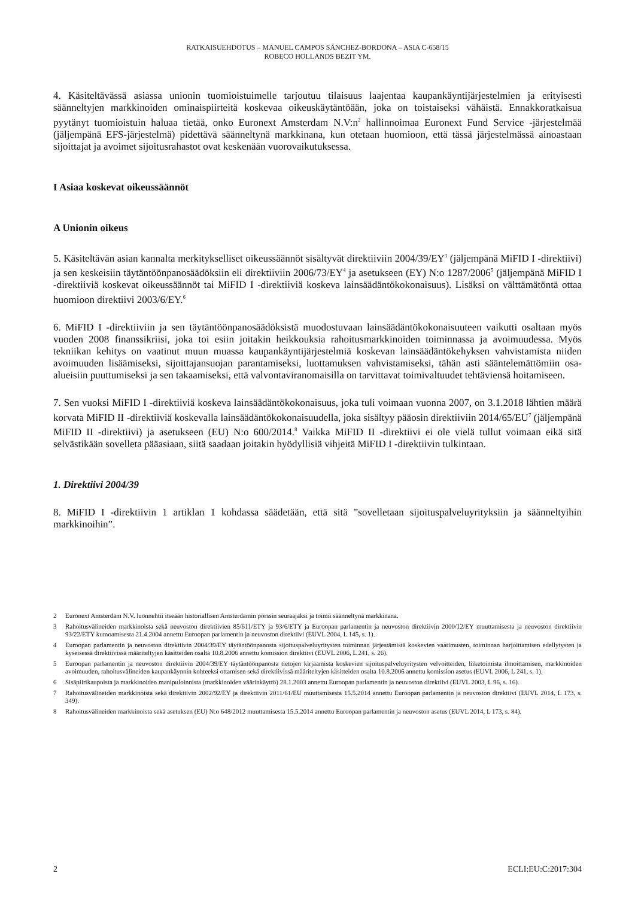RATKAISUEHDOTUS – MANUEL CAMPOS SÁNCHEZ-BORDONA – ASIA C-658/15
ROBECO HOLLANDS BEZIT YM.
4. Käsiteltävässä asiassa unionin tuomioistuimelle tarjoutuu tilaisuus laajentaa kaupankäyntijärjestelmien ja erityisesti säänneltyjen markkinoiden ominaispiirteitä koskevaa oikeuskäytäntöään, joka on toistaiseksi vähäistä. Ennakkoratkaisua pyytänyt tuomioistuin haluaa tietää, onko Euronext Amsterdam N.V:n<sup>2</sup> hallinnoimaa Euronext Fund Service -järjestelmää (jäljempänä EFS-järjestelmä) pidettävä säänneltynä markkinana, kun otetaan huomioon, että tässä järjestelmässä ainoastaan sijoittajat ja avoimet sijoitusrahastot ovat keskenään vuorovaikutuksessa.
I Asiaa koskevat oikeussäännöt
A Unionin oikeus
5. Käsiteltävän asian kannalta merkitykselliset oikeussäännöt sisältyvät direktiiviin 2004/39/EY<sup>3</sup> (jäljempänä MiFID I -direktiivi) ja sen keskeisiin täytäntöönpanosäädöksiin eli direktiiviin 2006/73/EY<sup>4</sup> ja asetukseen (EY) N:o 1287/2006<sup>5</sup> (jäljempänä MiFID I -direktiiviä koskevat oikeussäännöt tai MiFID I -direktiiviä koskeva lainsäädäntökokonaisuus). Lisäksi on välttämätöntä ottaa huomioon direktiivi 2003/6/EY.<sup>6</sup>
6. MiFID I -direktiiviin ja sen täytäntöönpanosäädöksistä muodostuvaan lainsäädäntökokonaisuuteen vaikutti osaltaan myös vuoden 2008 finanssikriisi, joka toi esiin joitakin heikkouksia rahoitusmarkkinoiden toiminnassa ja avoimuudessa. Myös tekniikan kehitys on vaatinut muun muassa kaupankäyntijärjestelmiä koskevan lainsäädäntökehyksen vahvistamista niiden avoimuuden lisäämiseksi, sijoittajansuojan parantamiseksi, luottamuksen vahvistamiseksi, tähän asti sääntelemättömiin osa-alueisiin puuttumiseksi ja sen takaamiseksi, että valvontaviranomaisilla on tarvittavat toimivaltuudet tehtäviensä hoitamiseen.
7. Sen vuoksi MiFID I -direktiiviä koskeva lainsäädäntökokonaisuus, joka tuli voimaan vuonna 2007, on 3.1.2018 lähtien määrä korvata MiFID II -direktiiviä koskevalla lainsäädäntökokonaisuudella, joka sisältyy pääosin direktiiviin 2014/65/EU<sup>7</sup> (jäljempänä MiFID II -direktiivi) ja asetukseen (EU) N:o 600/2014.<sup>8</sup> Vaikka MiFID II -direktiivi ei ole vielä tullut voimaan eikä sitä selvästikään sovelleta pääasiaan, siitä saadaan joitakin hyödyllisiä vihjeitä MiFID I -direktiivin tulkintaan.
1. Direktiivi 2004/39
8. MiFID I -direktiivin 1 artiklan 1 kohdassa säädetään, että sitä ”sovelletaan sijoituspalveluyrityksiin ja säänneltyihin markkinoihin”.
2 Euronext Amsterdam N.V. luonnehtii itseään historiallisen Amsterdamin pörssin seuraajaksi ja toimii säänneltynä markkinana.
3 Rahoitusvälineiden markkinoista sekä neuvoston direktiivien 85/611/ETY ja 93/6/ETY ja Euroopan parlamentin ja neuvoston direktiivin 2000/12/EY muuttamisesta ja neuvoston direktiivin 93/22/ETY kumoamisesta 21.4.2004 annettu Euroopan parlamentin ja neuvoston direktiivi (EUVL 2004, L 145, s. 1).
4 Euroopan parlamentin ja neuvoston direktiivin 2004/39/EY täytäntöönpanosta sijoituspalveluyritysten toiminnan järjestämistä koskevien vaatimusten, toiminnan harjoittamisen edellytysten ja kyseisessä direktiivissä määriteltyjen käsitteiden osalta 10.8.2006 annettu komission direktiivi (EUVL 2006, L 241, s. 26).
5 Euroopan parlamentin ja neuvoston direktiivin 2004/39/EY täytäntöönpanosta tietojen kirjaamista koskevien sijoituspalveluyritysten velvoitteiden, liiketoimista ilmoittamisen, markkinoiden avoimuuden, rahoitusvälineiden kaupankäynnin kohteeksi ottamisen sekä direktiivissä määriteltyjen käsitteiden osalta 10.8.2006 annettu komission asetus (EUVL 2006, L 241, s. 1).
6 Sisäpiirikaupoista ja markkinoiden manipuloinnista (markkinoiden väärinkäyttö) 28.1.2003 annettu Euroopan parlamentin ja neuvoston direktiivi (EUVL 2003, L 96, s. 16).
7 Rahoitusvälineiden markkinoista sekä direktiivin 2002/92/EY ja direktiivin 2011/61/EU muuttamisesta 15.5.2014 annettu Euroopan parlamentin ja neuvoston direktiivi (EUVL 2014, L 173, s. 349).
8 Rahoitusvälineiden markkinoista sekä asetuksen (EU) N:o 648/2012 muuttamisesta 15.5.2014 annettu Euroopan parlamentin ja neuvoston asetus (EUVL 2014, L 173, s. 84).
2 ECLI:EU:C:2017:304